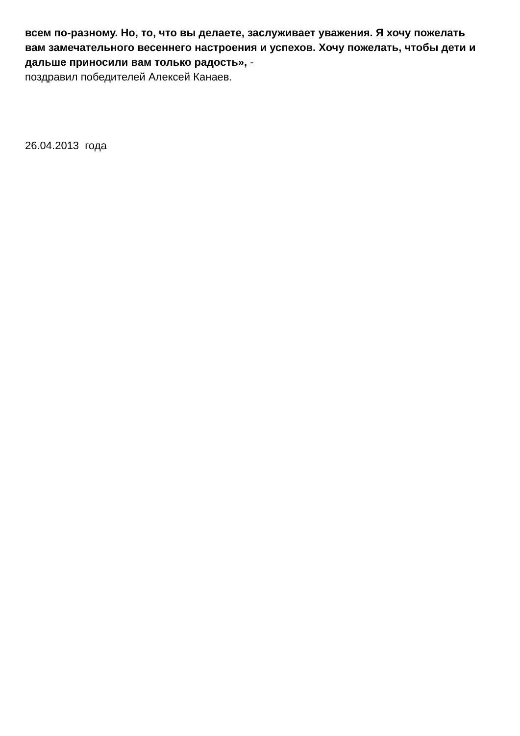всем по-разному. Но, то, что вы делаете, заслуживает уважения. Я хочу пожелать вам замечательного весеннего настроения и успехов. Хочу пожелать, чтобы дети и дальше приносили вам только радость», -
поздравил победителей Алексей Канаев.
26.04.2013 года